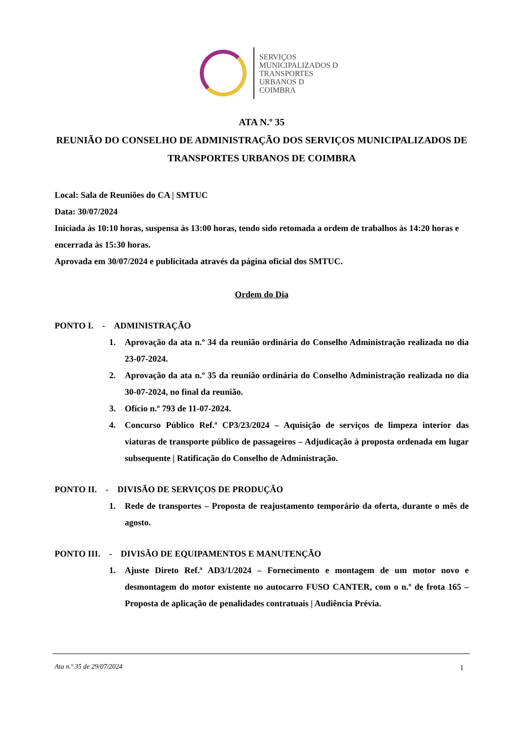SERVIÇOS
MUNICIPALIZADOS D
TRANSPORTES
URBANOS D
COIMBRA
ATA N.º 35
REUNIÃO DO CONSELHO DE ADMINISTRAÇÃO DOS SERVIÇOS MUNICIPALIZADOS DE TRANSPORTES URBANOS DE COIMBRA
Local: Sala de Reuniões do CA | SMTUC
Data: 30/07/2024
Iniciada às 10:10 horas, suspensa às 13:00 horas, tendo sido retomada a ordem de trabalhos às 14:20 horas e encerrada às 15:30 horas.
Aprovada em 30/07/2024 e publicitada através da página oficial dos SMTUC.
Ordem do Dia
PONTO I. - ADMINISTRAÇÃO
1. Aprovação da ata n.º 34 da reunião ordinária do Conselho Administração realizada no dia 23-07-2024.
2. Aprovação da ata n.º 35 da reunião ordinária do Conselho Administração realizada no dia 30-07-2024, no final da reunião.
3. Ofício n.º 793 de 11-07-2024.
4. Concurso Público Ref.ª CP3/23/2024 – Aquisição de serviços de limpeza interior das viaturas de transporte público de passageiros – Adjudicação à proposta ordenada em lugar subsequente | Ratificação do Conselho de Administração.
PONTO II. - DIVISÃO DE SERVIÇOS DE PRODUÇÃO
1. Rede de transportes – Proposta de reajustamento temporário da oferta, durante o mês de agosto.
PONTO III. - DIVISÃO DE EQUIPAMENTOS E MANUTENÇÃO
1. Ajuste Direto Ref.ª AD3/1/2024 – Fornecimento e montagem de um motor novo e desmontagem do motor existente no autocarro FUSO CANTER, com o n.º de frota 165 – Proposta de aplicação de penalidades contratuais | Audiência Prévia.
Ata n.º 35 de 29/07/2024 1